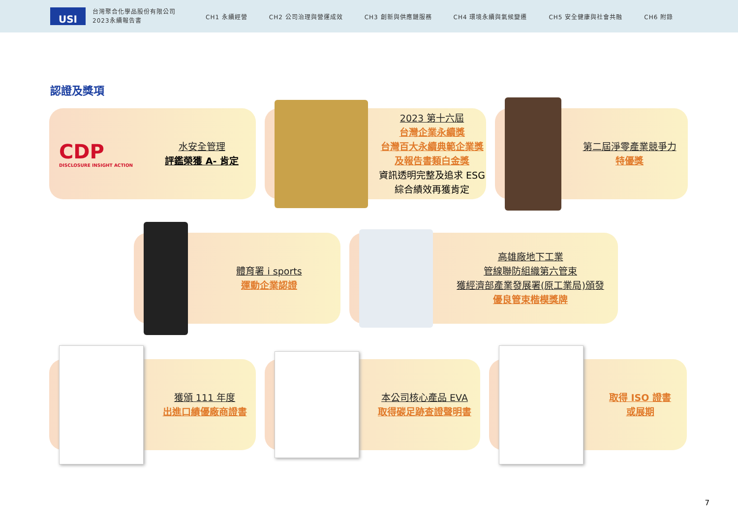USI
台灣聚合化學品股份有限公司
2023永續報告書
CH1 永續經營 CH2 公司治理與營運成效 CH3 創新與供應鏈服務 CH4 環境永續與氣候變遷 CH5 安全健康與社會共融 CH6 附錄
認證及獎項
CDP
DISCLOSURE INSIGHT ACTION
水安全管理
評鑑榮獲 A- 肯定
2023 第十六屆
台灣企業永續獎
台灣百大永續典範企業獎
及報告書類白金獎
資訊透明完整及追求 ESG
綜合績效再獲肯定
第二屆淨零產業競爭力
特優獎
體育署 i sports
運動企業認證
高雄廠地下工業
管線聯防組織第六管束
獲經濟部產業發展署(原工業局)頒發
優良管束楷模獎牌
獲頒 111 年度
出進口績優廠商證書
本公司核心產品 EVA
取得碳足跡查證聲明書
取得 ISO 證書
或展期
7